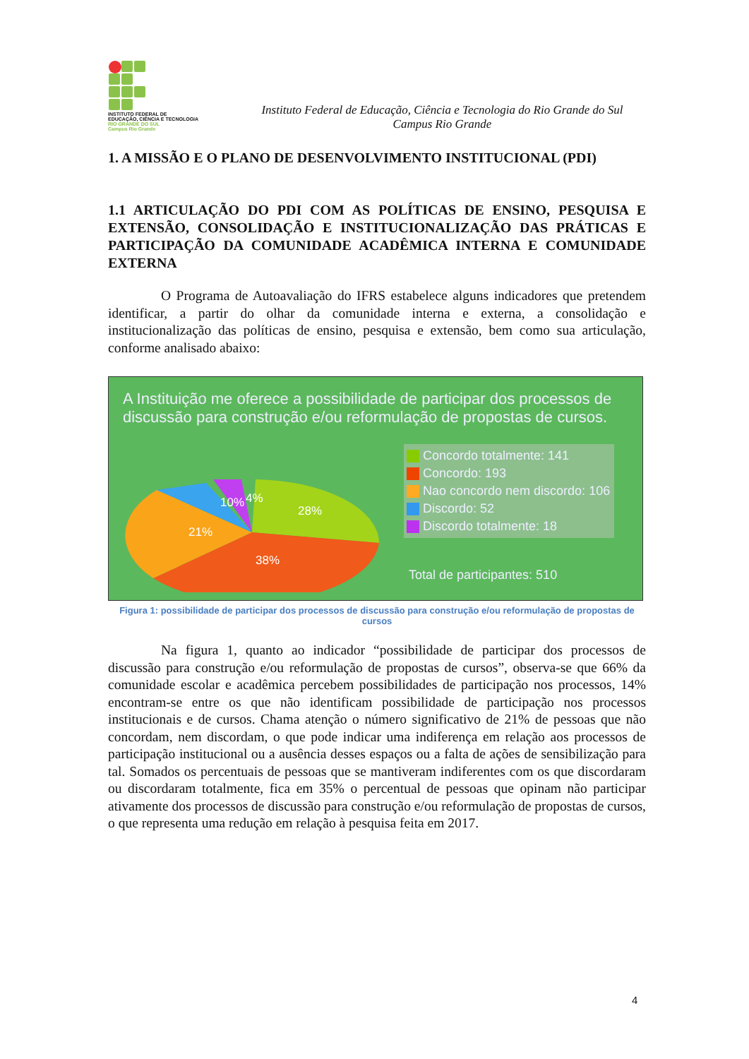INSTITUTO FEDERAL DE
EDUCAÇÃO, CIÊNCIA E TECNOLOGIA
RIO GRANDE DO SUL
Campus Rio Grande
Instituto Federal de Educação, Ciência e Tecnologia do Rio Grande do Sul
Campus Rio Grande
1. A MISSÃO E O PLANO DE DESENVOLVIMENTO INSTITUCIONAL (PDI)
1.1 ARTICULAÇÃO DO PDI COM AS POLÍTICAS DE ENSINO, PESQUISA E EXTENSÃO, CONSOLIDAÇÃO E INSTITUCIONALIZAÇÃO DAS PRÁTICAS E PARTICIPAÇÃO DA COMUNIDADE ACADÊMICA INTERNA E COMUNIDADE EXTERNA
O Programa de Autoavaliação do IFRS estabelece alguns indicadores que pretendem identificar, a partir do olhar da comunidade interna e externa, a consolidação e institucionalização das políticas de ensino, pesquisa e extensão, bem como sua articulação, conforme analisado abaixo:
A Instituição me oferece a possibilidade de participar dos processos de discussão para construção e/ou reformulação de propostas de cursos.
28%
38%
21%
10%
4%
Concordo totalmente: 141
Concordo: 193
Nao concordo nem discordo: 106
Discordo: 52
Discordo totalmente: 18
Total de participantes: 510
Figura 1: possibilidade de participar dos processos de discussão para construção e/ou reformulação de propostas de cursos
Na figura 1, quanto ao indicador “possibilidade de participar dos processos de discussão para construção e/ou reformulação de propostas de cursos”, observa-se que 66% da comunidade escolar e acadêmica percebem possibilidades de participação nos processos, 14% encontram-se entre os que não identificam possibilidade de participação nos processos institucionais e de cursos. Chama atenção o número significativo de 21% de pessoas que não concordam, nem discordam, o que pode indicar uma indiferença em relação aos processos de participação institucional ou a ausência desses espaços ou a falta de ações de sensibilização para tal. Somados os percentuais de pessoas que se mantiveram indiferentes com os que discordaram ou discordaram totalmente, fica em 35% o percentual de pessoas que opinam não participar ativamente dos processos de discussão para construção e/ou reformulação de propostas de cursos, o que representa uma redução em relação à pesquisa feita em 2017.
4